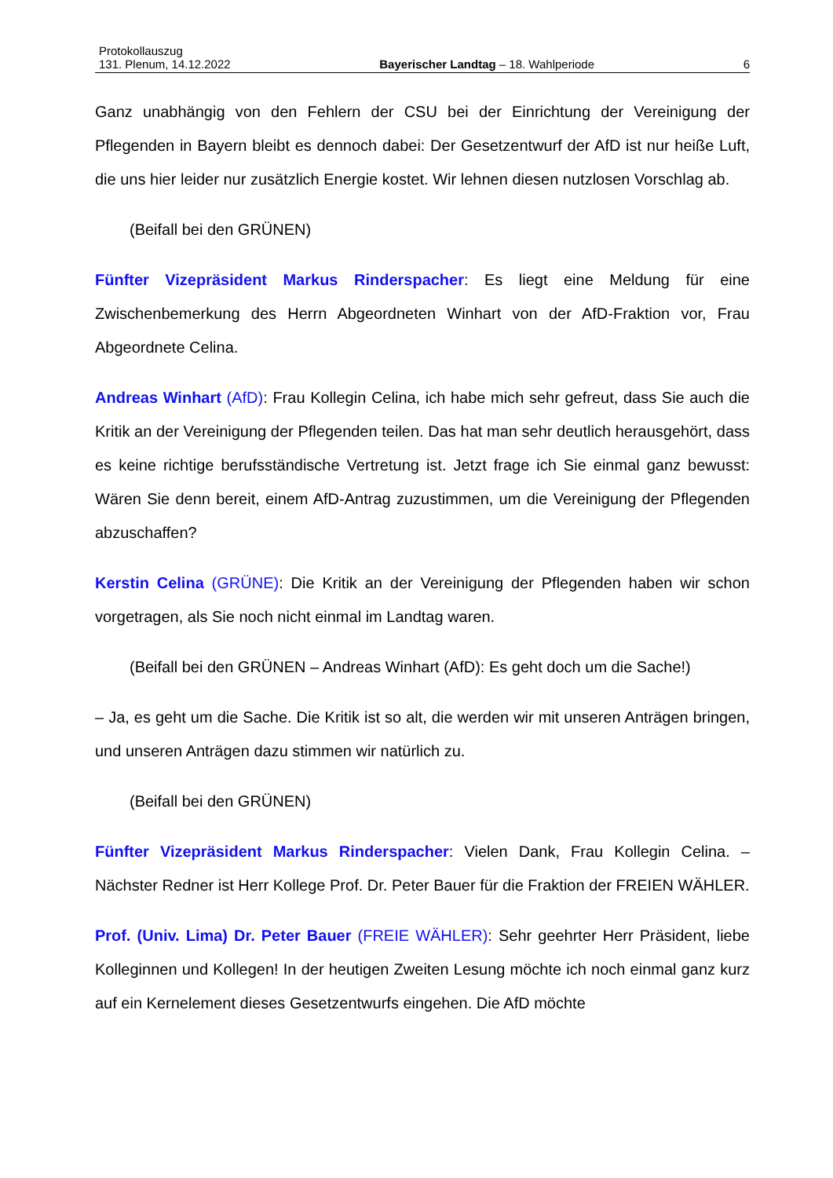Protokollauszug
131. Plenum, 14.12.2022 Bayerischer Landtag – 18. Wahlperiode 6
Ganz unabhängig von den Fehlern der CSU bei der Einrichtung der Vereinigung der Pflegenden in Bayern bleibt es dennoch dabei: Der Gesetzentwurf der AfD ist nur heiße Luft, die uns hier leider nur zusätzlich Energie kostet. Wir lehnen diesen nutzlosen Vorschlag ab.
(Beifall bei den GRÜNEN)
Fünfter Vizepräsident Markus Rinderspacher: Es liegt eine Meldung für eine Zwischenbemerkung des Herrn Abgeordneten Winhart von der AfD-Fraktion vor, Frau Abgeordnete Celina.
Andreas Winhart (AfD): Frau Kollegin Celina, ich habe mich sehr gefreut, dass Sie auch die Kritik an der Vereinigung der Pflegenden teilen. Das hat man sehr deutlich herausgehört, dass es keine richtige berufsständische Vertretung ist. Jetzt frage ich Sie einmal ganz bewusst: Wären Sie denn bereit, einem AfD-Antrag zuzustimmen, um die Vereinigung der Pflegenden abzuschaffen?
Kerstin Celina (GRÜNE): Die Kritik an der Vereinigung der Pflegenden haben wir schon vorgetragen, als Sie noch nicht einmal im Landtag waren.
(Beifall bei den GRÜNEN – Andreas Winhart (AfD): Es geht doch um die Sache!)
– Ja, es geht um die Sache. Die Kritik ist so alt, die werden wir mit unseren Anträgen bringen, und unseren Anträgen dazu stimmen wir natürlich zu.
(Beifall bei den GRÜNEN)
Fünfter Vizepräsident Markus Rinderspacher: Vielen Dank, Frau Kollegin Celina. – Nächster Redner ist Herr Kollege Prof. Dr. Peter Bauer für die Fraktion der FREIEN WÄHLER.
Prof. (Univ. Lima) Dr. Peter Bauer (FREIE WÄHLER): Sehr geehrter Herr Präsident, liebe Kolleginnen und Kollegen! In der heutigen Zweiten Lesung möchte ich noch einmal ganz kurz auf ein Kernelement dieses Gesetzentwurfs eingehen. Die AfD möchte